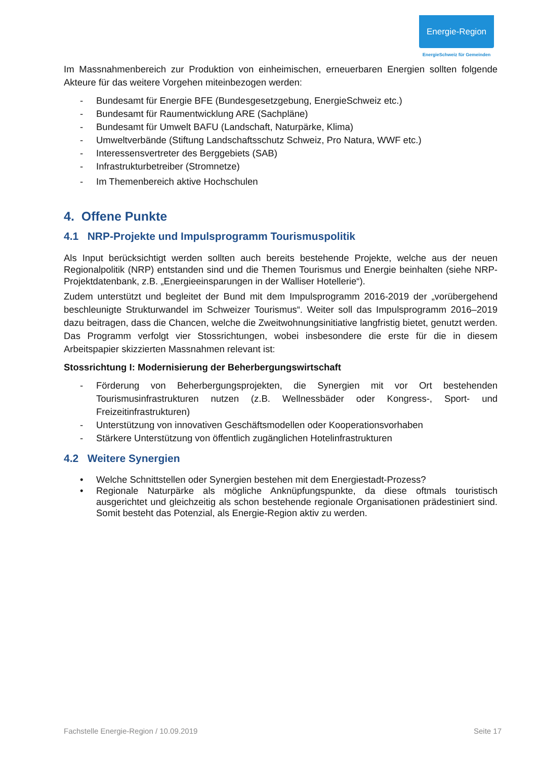Energie-Region
EnergieSchweiz für Gemeinden
Im Massnahmenbereich zur Produktion von einheimischen, erneuerbaren Energien sollten folgende Akteure für das weitere Vorgehen miteinbezogen werden:
- Bundesamt für Energie BFE (Bundesgesetzgebung, EnergieSchweiz etc.)
- Bundesamt für Raumentwicklung ARE (Sachpläne)
- Bundesamt für Umwelt BAFU (Landschaft, Naturpärke, Klima)
- Umweltverbände (Stiftung Landschaftsschutz Schweiz, Pro Natura, WWF etc.)
- Interessensvertreter des Berggebiets (SAB)
- Infrastrukturbetreiber (Stromnetze)
- Im Themenbereich aktive Hochschulen
4. Offene Punkte
4.1 NRP-Projekte und Impulsprogramm Tourismuspolitik
Als Input berücksichtigt werden sollten auch bereits bestehende Projekte, welche aus der neuen Regionalpolitik (NRP) entstanden sind und die Themen Tourismus und Energie beinhalten (siehe NRP-Projektdatenbank, z.B. „Energieeinsparungen in der Walliser Hotellerie“).
Zudem unterstützt und begleitet der Bund mit dem Impulsprogramm 2016-2019 der „vorübergehend beschleunigte Strukturwandel im Schweizer Tourismus“. Weiter soll das Impulsprogramm 2016–2019 dazu beitragen, dass die Chancen, welche die Zweitwohnungsinitiative langfristig bietet, genutzt werden. Das Programm verfolgt vier Stossrichtungen, wobei insbesondere die erste für die in diesem Arbeitspapier skizzierten Massnahmen relevant ist:
Stossrichtung I: Modernisierung der Beherbergungswirtschaft
- Förderung von Beherbergungsprojekten, die Synergien mit vor Ort bestehenden Tourismusinfrastrukturen nutzen (z.B. Wellnessbäder oder Kongress-, Sport- und Freizeitinfrastrukturen)
- Unterstützung von innovativen Geschäftsmodellen oder Kooperationsvorhaben
- Stärkere Unterstützung von öffentlich zugänglichen Hotelinfrastrukturen
4.2 Weitere Synergien
• Welche Schnittstellen oder Synergien bestehen mit dem Energiestadt-Prozess?
• Regionale Naturpärke als mögliche Anknüpfungspunkte, da diese oftmals touristisch ausgerichtet und gleichzeitig als schon bestehende regionale Organisationen prädestiniert sind. Somit besteht das Potenzial, als Energie-Region aktiv zu werden.
Fachstelle Energie-Region / 10.09.2019 Seite 17